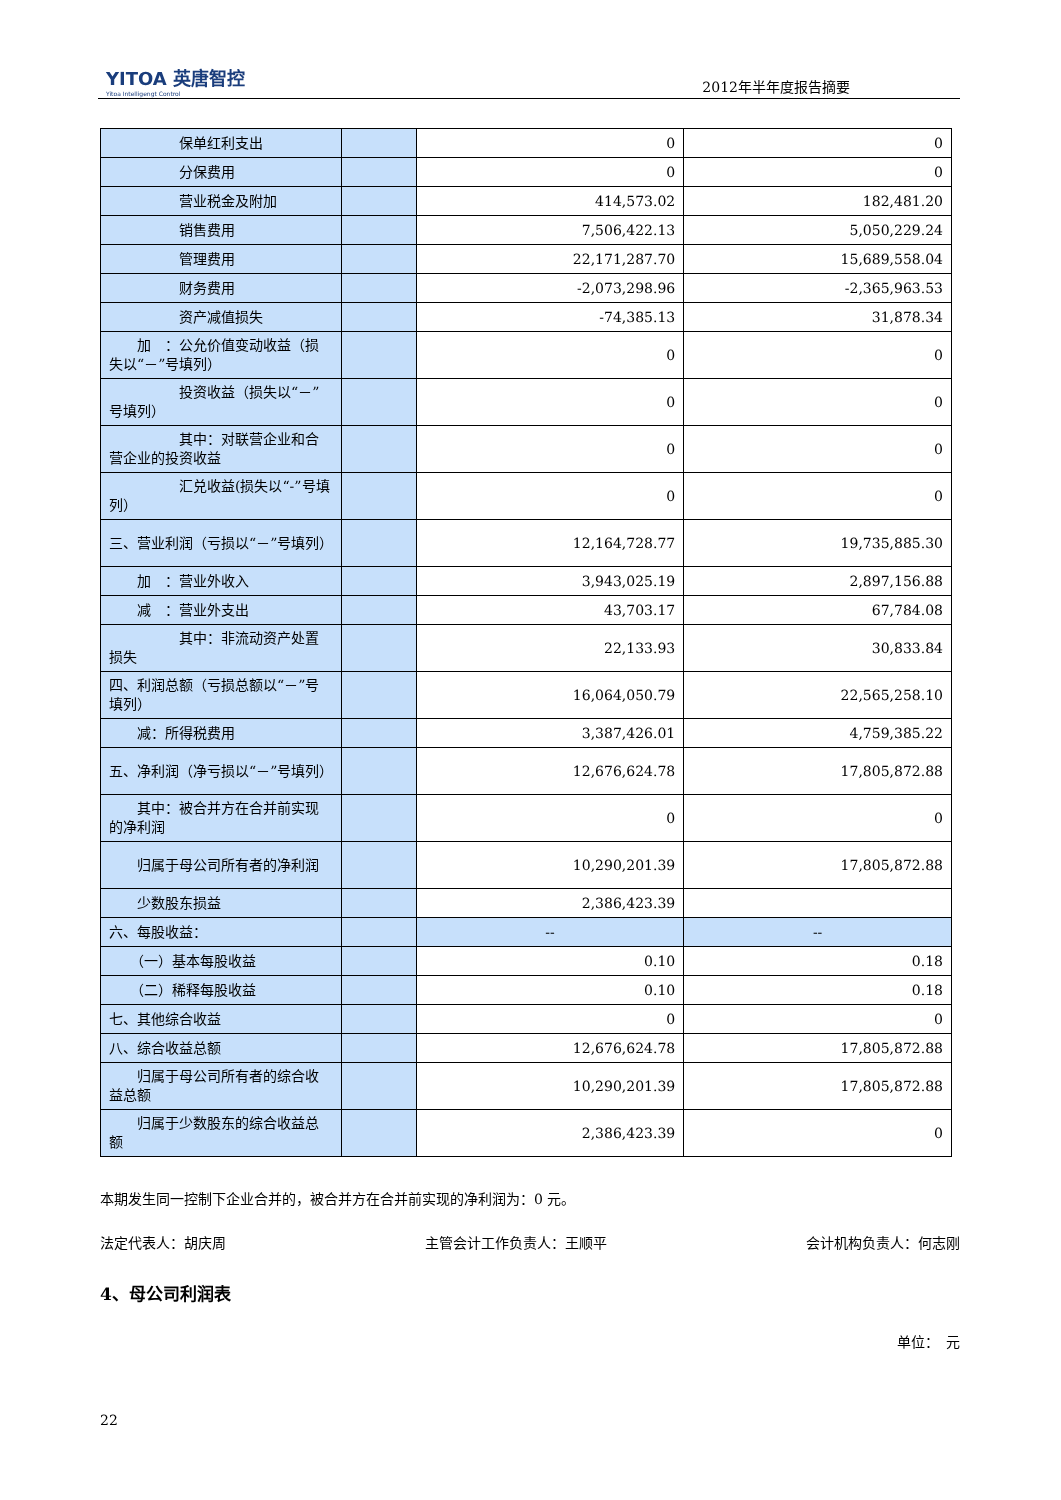YITOA 英唐智控
Yitoa Intelligengt Control
2012年半年度报告摘要
| 保单红利支出 | | 0 | 0 |
| 分保费用 | | 0 | 0 |
| 营业税金及附加 | | 414,573.02 | 182,481.20 |
| 销售费用 | | 7,506,422.13 | 5,050,229.24 |
| 管理费用 | | 22,171,287.70 | 15,689,558.04 |
| 财务费用 | | -2,073,298.96 | -2,365,963.53 |
| 资产减值损失 | | -74,385.13 | 31,878.34 |
| 加 ：公允价值变动收益（损失以“－”号填列） | | 0 | 0 |
| 投资收益（损失以“－”号填列） | | 0 | 0 |
| 其中：对联营企业和合营企业的投资收益 | | 0 | 0 |
| 汇兑收益(损失以“-”号填列） | | 0 | 0 |
| 三、营业利润（亏损以“－”号填列） | | 12,164,728.77 | 19,735,885.30 |
| 加 ：营业外收入 | | 3,943,025.19 | 2,897,156.88 |
| 减 ：营业外支出 | | 43,703.17 | 67,784.08 |
| 其中：非流动资产处置损失 | | 22,133.93 | 30,833.84 |
| 四、利润总额（亏损总额以“－”号填列） | | 16,064,050.79 | 22,565,258.10 |
| 减：所得税费用 | | 3,387,426.01 | 4,759,385.22 |
| 五、净利润（净亏损以“－”号填列） | | 12,676,624.78 | 17,805,872.88 |
| 其中：被合并方在合并前实现的净利润 | | 0 | 0 |
| 归属于母公司所有者的净利润 | | 10,290,201.39 | 17,805,872.88 |
| 少数股东损益 | | 2,386,423.39 | |
| 六、每股收益： | | -- | -- |
| （一）基本每股收益 | | 0.10 | 0.18 |
| （二）稀释每股收益 | | 0.10 | 0.18 |
| 七、其他综合收益 | | 0 | 0 |
| 八、综合收益总额 | | 12,676,624.78 | 17,805,872.88 |
| 归属于母公司所有者的综合收益总额 | | 10,290,201.39 | 17,805,872.88 |
| 归属于少数股东的综合收益总额 | | 2,386,423.39 | 0 |
本期发生同一控制下企业合并的，被合并方在合并前实现的净利润为：0 元。
法定代表人：胡庆周 主管会计工作负责人：王顺平 会计机构负责人：何志刚
4、母公司利润表
单位：　元
22